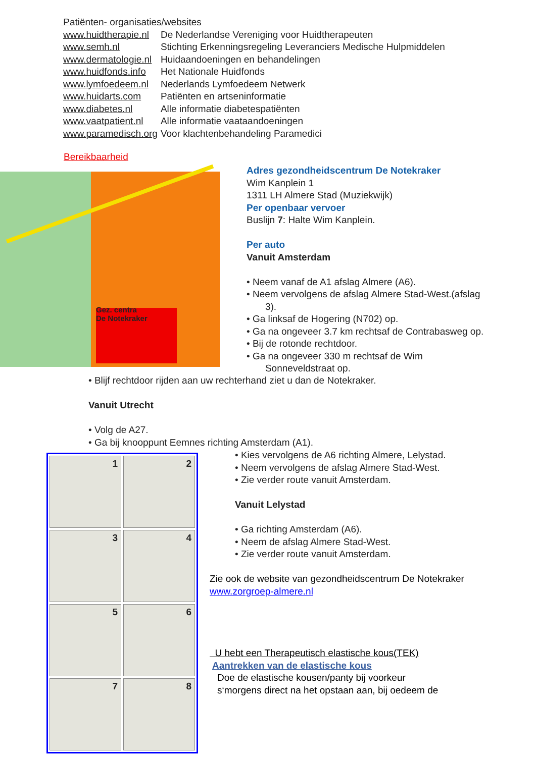Patiënten- organisaties/websites
| www.huidtherapie.nl | De Nederlandse Vereniging voor Huidtherapeuten |
| www.semh.nl | Stichting Erkenningsregeling Leveranciers Medische Hulpmiddelen |
| www.dermatologie.nl | Huidaandoeningen en behandelingen |
| www.huidfonds.info | Het Nationale Huidfonds |
| www.lymfoedeem.nl | Nederlands Lymfoedeem Netwerk |
| www.huidarts.com | Patiënten en artseninformatie |
| www.diabetes.nl | Alle informatie diabetespatiënten |
| www.vaatpatient.nl | Alle informatie vaataandoeningen |
| www.paramedisch.org | Voor klachtenbehandeling Paramedici |
Bereikbaarheid
Gez. centra
De Notekraker
Adres gezondheidscentrum De Notekraker
Wim Kanplein 1
1311 LH Almere Stad (Muziekwijk)
Per openbaar vervoer
Buslijn 7: Halte Wim Kanplein.
Per auto
Vanuit Amsterdam
• Neem vanaf de A1 afslag Almere (A6).
• Neem vervolgens de afslag Almere Stad-West.(afslag
3).
• Ga linksaf de Hogering (N702) op.
• Ga na ongeveer 3.7 km rechtsaf de Contrabasweg op.
• Bij de rotonde rechtdoor.
• Ga na ongeveer 330 m rechtsaf de Wim
Sonneveldstraat op.
• Blijf rechtdoor rijden aan uw rechterhand ziet u dan de Notekraker.
Vanuit Utrecht
• Volg de A27.
• Ga bij knooppunt Eemnes richting Amsterdam (A1).
1
2
3
4
5
6
7
8
• Kies vervolgens de A6 richting Almere, Lelystad.
• Neem vervolgens de afslag Almere Stad-West.
• Zie verder route vanuit Amsterdam.
Vanuit Lelystad
• Ga richting Amsterdam (A6).
• Neem de afslag Almere Stad-West.
• Zie verder route vanuit Amsterdam.
Zie ook de website van gezondheidscentrum De Notekraker
www.zorgroep-almere.nl
U hebt een Therapeutisch elastische kous(TEK)
Aantrekken van de elastische kous
Doe de elastische kousen/panty bij voorkeur
s‘morgens direct na het opstaan aan, bij oedeem de